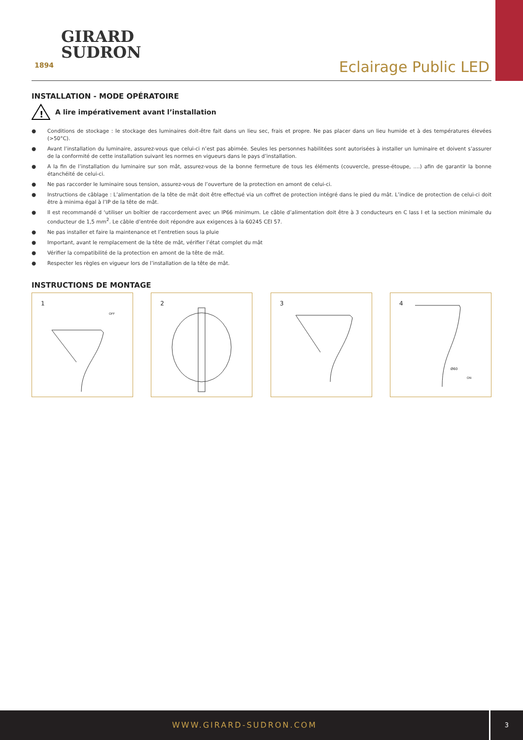GIRARD
SUDRON
1894
Eclairage Public LED
INSTALLATION - MODE OPÉRATOIRE
!
A lire impérativement avant l’installation
● Conditions de stockage : le stockage des luminaires doit-être fait dans un lieu sec, frais et propre. Ne pas placer dans un lieu humide et à des températures élevées (>50°C).
● Avant l’installation du luminaire, assurez-vous que celui-ci n’est pas abimée. Seules les personnes habilitées sont autorisées à installer un luminaire et doivent s’assurer de la conformité de cette installation suivant les normes en vigueurs dans le pays d’installation.
● A la fin de l’installation du luminaire sur son mât, assurez-vous de la bonne fermeture de tous les éléments (couvercle, presse-étoupe, ....) afin de garantir la bonne étanchéité de celui-ci.
● Ne pas raccorder le luminaire sous tension, assurez-vous de l’ouverture de la protection en amont de celui-ci.
● Instructions de câblage : L’alimentation de la tête de mât doit être effectué via un coffret de protection intégré dans le pied du mât. L’indice de protection de celui-ci doit être à minima égal à l’IP de la tête de mât.
● Il est recommandé d ‘utiliser un boîtier de raccordement avec un IP66 minimum. Le câble d’alimentation doit être à 3 conducteurs en C lass I et la section minimale du conducteur de 1,5 mm<sup>2</sup>. Le câble d’entrée doit répondre aux exigences à la 60245 CEI 57.
● Ne pas installer et faire la maintenance et l’entretien sous la pluie
● Important, avant le remplacement de la tête de mât, vérifier l’état complet du mât
● Vérifier la compatibilité de la protection en amont de la tête de mât.
● Respecter les règles en vigueur lors de l’installation de la tête de mât.
INSTRUCTIONS DE MONTAGE
1
OFF
2
3
4
Ø60
ON
WWW.GIRARD-SUDRON.COM 3